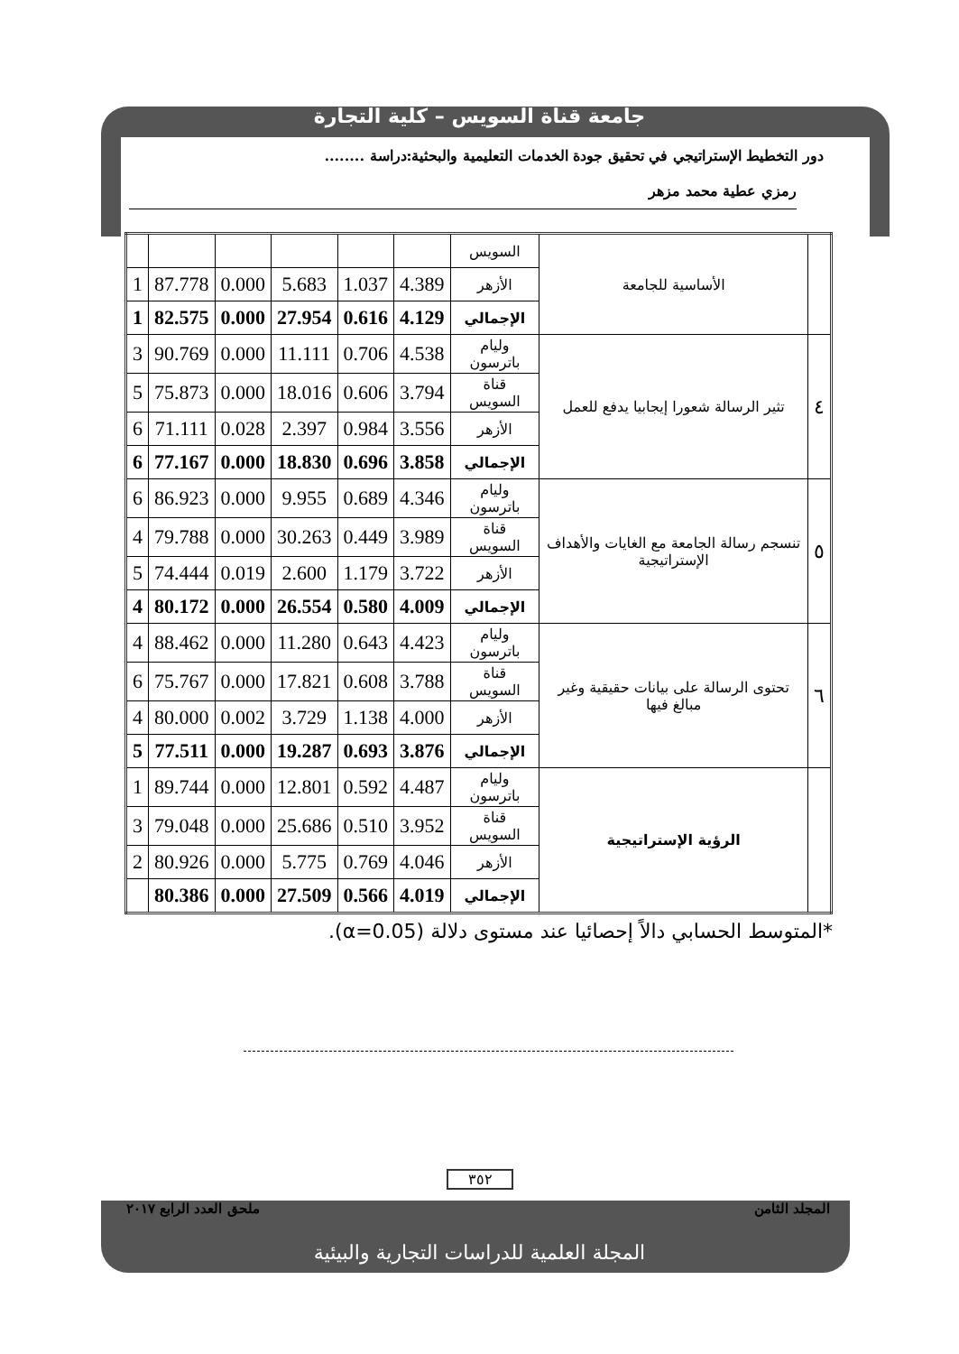جامعة قناة السويس – كلية التجارة
دور التخطيط الإستراتيجي في تحقيق جودة الخدمات التعليمية والبحثية:دراسة ........
رمزي عطية محمد مزهر
| | الأساسية للجامعة | السويس | | | | | | |
| | | الأزهر | 4.389 | 1.037 | 5.683 | 0.000 | 87.778 | 1 |
| | | الإجمالي | 4.129 | 0.616 | 27.954 | 0.000 | 82.575 | 1 |
| ٤ | تثير الرسالة شعورا إيجابيا يدفع للعمل | وليام باترسون | 4.538 | 0.706 | 11.111 | 0.000 | 90.769 | 3 |
| | | قناة السويس | 3.794 | 0.606 | 18.016 | 0.000 | 75.873 | 5 |
| | | الأزهر | 3.556 | 0.984 | 2.397 | 0.028 | 71.111 | 6 |
| | | الإجمالي | 3.858 | 0.696 | 18.830 | 0.000 | 77.167 | 6 |
| ٥ | تنسجم رسالة الجامعة مع الغايات والأهداف الإستراتيجية | وليام باترسون | 4.346 | 0.689 | 9.955 | 0.000 | 86.923 | 6 |
| | | قناة السويس | 3.989 | 0.449 | 30.263 | 0.000 | 79.788 | 4 |
| | | الأزهر | 3.722 | 1.179 | 2.600 | 0.019 | 74.444 | 5 |
| | | الإجمالي | 4.009 | 0.580 | 26.554 | 0.000 | 80.172 | 4 |
| ٦ | تحتوى الرسالة على بيانات حقيقية وغير مبالغ فيها | وليام باترسون | 4.423 | 0.643 | 11.280 | 0.000 | 88.462 | 4 |
| | | قناة السويس | 3.788 | 0.608 | 17.821 | 0.000 | 75.767 | 6 |
| | | الأزهر | 4.000 | 1.138 | 3.729 | 0.002 | 80.000 | 4 |
| | | الإجمالي | 3.876 | 0.693 | 19.287 | 0.000 | 77.511 | 5 |
| | الرؤية الإستراتيجية | وليام باترسون | 4.487 | 0.592 | 12.801 | 0.000 | 89.744 | 1 |
| | | قناة السويس | 3.952 | 0.510 | 25.686 | 0.000 | 79.048 | 3 |
| | | الأزهر | 4.046 | 0.769 | 5.775 | 0.000 | 80.926 | 2 |
| | | الإجمالي | 4.019 | 0.566 | 27.509 | 0.000 | 80.386 | |
*المتوسط الحسابي دالاً إحصائيا عند مستوى دلالة (α=0.05).
٣٥٢
المجلد الثامن ملحق العدد الرابع ٢٠١٧
المجلة العلمية للدراسات التجارية والبيئية